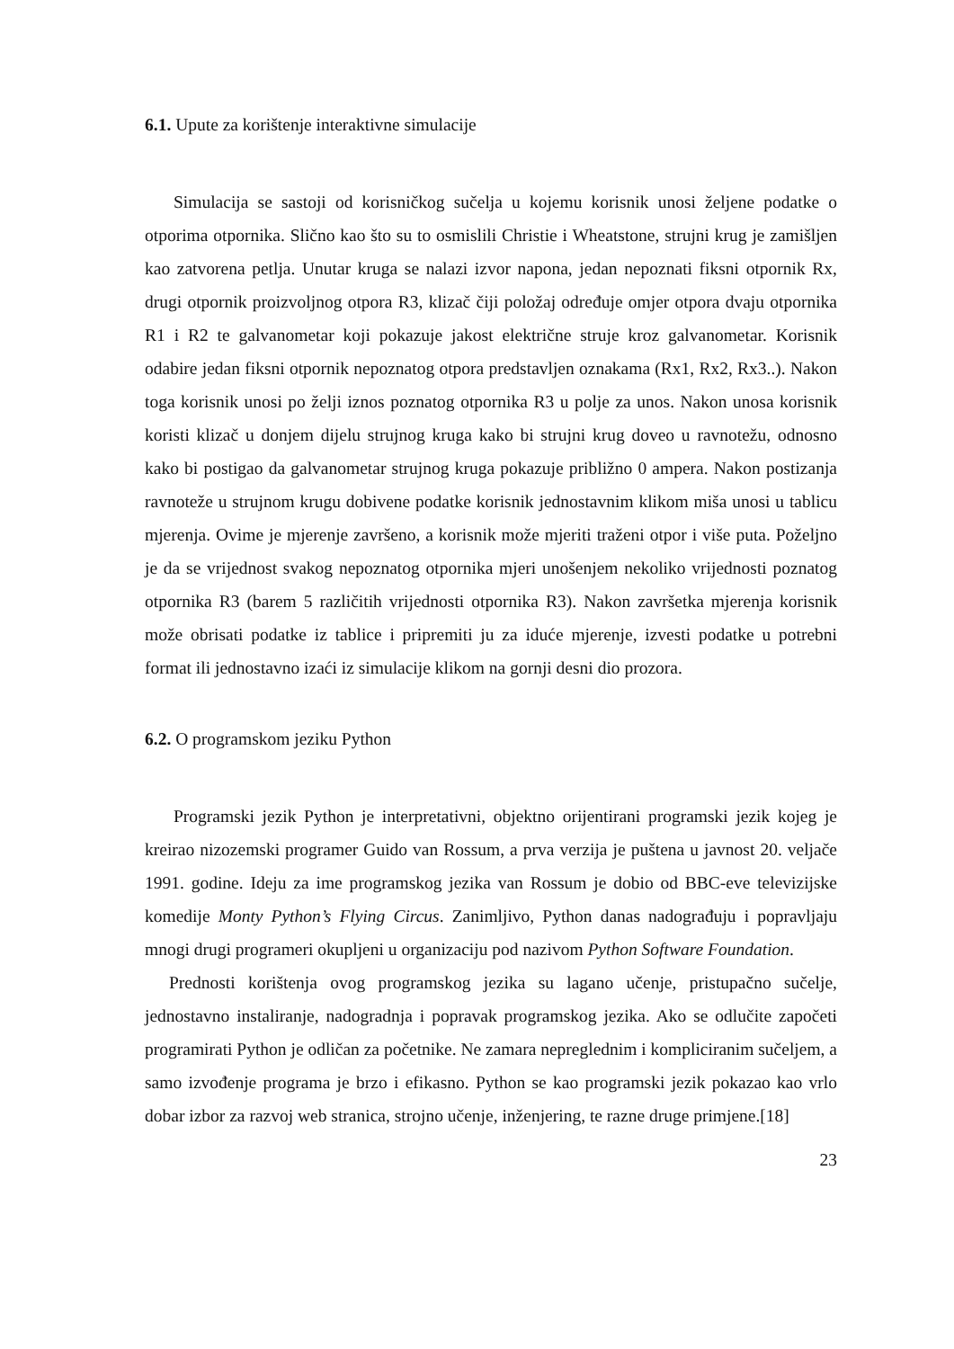6.1. Upute za korištenje interaktivne simulacije
Simulacija se sastoji od korisničkog sučelja u kojemu korisnik unosi željene podatke o otporima otpornika. Slično kao što su to osmislili Christie i Wheatstone, strujni krug je zamišljen kao zatvorena petlja. Unutar kruga se nalazi izvor napona, jedan nepoznati fiksni otpornik Rx, drugi otpornik proizvoljnog otpora R3, klizač čiji položaj određuje omjer otpora dvaju otpornika R1 i R2 te galvanometar koji pokazuje jakost električne struje kroz galvanometar. Korisnik odabire jedan fiksni otpornik nepoznatog otpora predstavljen oznakama (Rx1, Rx2, Rx3..). Nakon toga korisnik unosi po želji iznos poznatog otpornika R3 u polje za unos. Nakon unosa korisnik koristi klizač u donjem dijelu strujnog kruga kako bi strujni krug doveo u ravnotežu, odnosno kako bi postigao da galvanometar strujnog kruga pokazuje približno 0 ampera. Nakon postizanja ravnoteže u strujnom krugu dobivene podatke korisnik jednostavnim klikom miša unosi u tablicu mjerenja. Ovime je mjerenje završeno, a korisnik može mjeriti traženi otpor i više puta. Poželjno je da se vrijednost svakog nepoznatog otpornika mjeri unošenjem nekoliko vrijednosti poznatog otpornika R3 (barem 5 različitih vrijednosti otpornika R3). Nakon završetka mjerenja korisnik može obrisati podatke iz tablice i pripremiti ju za iduće mjerenje, izvesti podatke u potrebni format ili jednostavno izaći iz simulacije klikom na gornji desni dio prozora.
6.2. O programskom jeziku Python
Programski jezik Python je interpretativni, objektno orijentirani programski jezik kojeg je kreirao nizozemski programer Guido van Rossum, a prva verzija je puštena u javnost 20. veljače 1991. godine. Ideju za ime programskog jezika van Rossum je dobio od BBC-eve televizijske komedije Monty Python’s Flying Circus. Zanimljivo, Python danas nadograđuju i popravljaju mnogi drugi programeri okupljeni u organizaciju pod nazivom Python Software Foundation.
Prednosti korištenja ovog programskog jezika su lagano učenje, pristupačno sučelje, jednostavno instaliranje, nadogradnja i popravak programskog jezika. Ako se odlučite započeti programirati Python je odličan za početnike. Ne zamara nepreglednim i kompliciranim sučeljem, a samo izvođenje programa je brzo i efikasno. Python se kao programski jezik pokazao kao vrlo dobar izbor za razvoj web stranica, strojno učenje, inženjering, te razne druge primjene.[18]
23